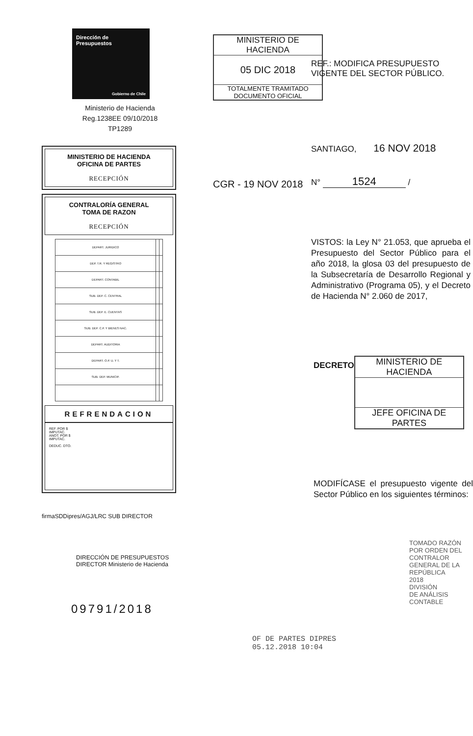Dirección de
Presupuestos
Gobierno de Chile
Ministerio de Hacienda
Reg.1238EE 09/10/2018
TP1289
MINISTERIO DE HACIENDA
OFICINA DE PARTES
RECEPCIÓN
CONTRALORÍA GENERAL
TOMA DE RAZON
RECEPCIÓN
| DEPART. JURIDICO | | |
| DEP. T.R. Y REGISTRO | | |
| DEPART. CONTABIL | | |
| SUB. DEP. C. CENTRAL | | |
| SUB. DEP. E. CUENTAS | | |
| SUB. DEP. C.P. Y BIENES NAC. | | |
| DEPART. AUDITORIA | | |
| DEPART. O.P. U. Y T. | | |
| SUB. DEP. MUNICIP. | | |
REFRENDACION
REF. POR $
IMPUTAC.
ANOT. POR $
IMPUTAC.
DEDUC. DTO.
firmaSDDipres/AGJ/LRC SUB DIRECTOR
DIRECCIÓN DE PRESUPUESTOS DIRECTOR Ministerio de Hacienda
09791/2018
MINISTERIO DE HACIENDA
05 DIC 2018
TOTALMENTE TRAMITADO
DOCUMENTO OFICIAL
REF.: MODIFICA PRESUPUESTO VIGENTE DEL SECTOR PÚBLICO.
SANTIAGO, 16 NOV 2018
CGR - 19 NOV 2018
N° 1524 /
VISTOS: la Ley N° 21.053, que aprueba el Presupuesto del Sector Público para el año 2018, la glosa 03 del presupuesto de la Subsecretaría de Desarrollo Regional y Administrativo (Programa 05), y el Decreto de Hacienda N° 2.060 de 2017,
DECRETO
MINISTERIO DE HACIENDA
JEFE OFICINA DE PARTES
MODIFÍCASE el presupuesto vigente del Sector Público en los siguientes términos:
TOMADO RAZÓN
POR ORDEN DEL CONTRALOR
GENERAL DE LA REPÚBLICA
2018
DIVISIÓN
DE ANÁLISIS CONTABLE
OF DE PARTES DIPRES
05.12.2018 10:04